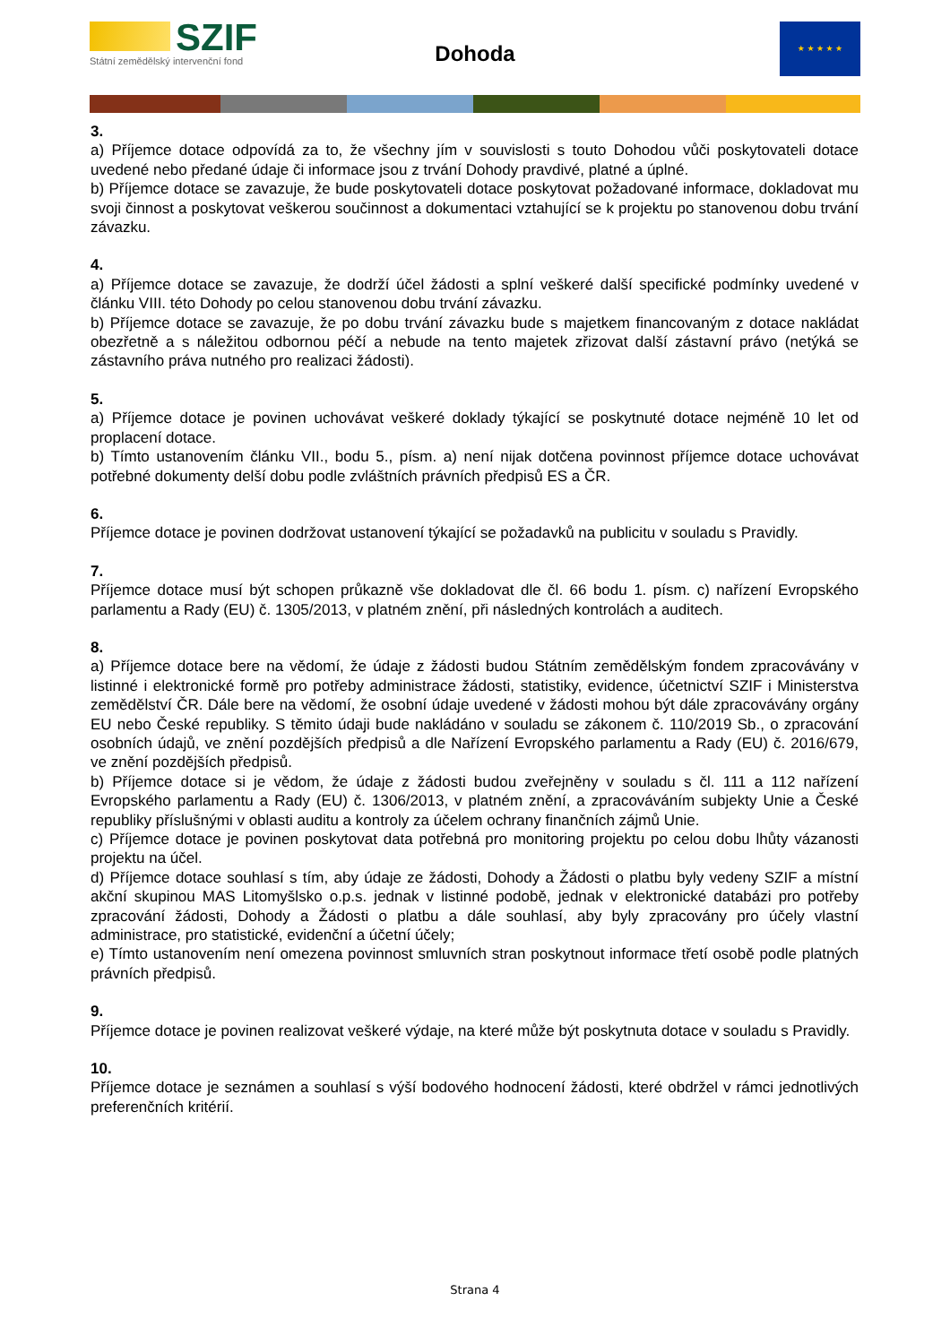SZIF
Státní zemědělský intervenční fond
Dohoda
★ ★ ★ ★ ★
3.
a) Příjemce dotace odpovídá za to, že všechny jím v souvislosti s touto Dohodou vůči poskytovateli dotace uvedené nebo předané údaje či informace jsou z trvání Dohody pravdivé, platné a úplné.
b) Příjemce dotace se zavazuje, že bude poskytovateli dotace poskytovat požadované informace, dokladovat mu svoji činnost a poskytovat veškerou součinnost a dokumentaci vztahující se k projektu po stanovenou dobu trvání závazku.
4.
a) Příjemce dotace se zavazuje, že dodrží účel žádosti a splní veškeré další specifické podmínky uvedené v článku VIII. této Dohody po celou stanovenou dobu trvání závazku.
b) Příjemce dotace se zavazuje, že po dobu trvání závazku bude s majetkem financovaným z dotace nakládat obezřetně a s náležitou odbornou péčí a nebude na tento majetek zřizovat další zástavní právo (netýká se zástavního práva nutného pro realizaci žádosti).
5.
a) Příjemce dotace je povinen uchovávat veškeré doklady týkající se poskytnuté dotace nejméně 10 let od proplacení dotace.
b) Tímto ustanovením článku VII., bodu 5., písm. a) není nijak dotčena povinnost příjemce dotace uchovávat potřebné dokumenty delší dobu podle zvláštních právních předpisů ES a ČR.
6.
Příjemce dotace je povinen dodržovat ustanovení týkající se požadavků na publicitu v souladu s Pravidly.
7.
Příjemce dotace musí být schopen průkazně vše dokladovat dle čl. 66 bodu 1. písm. c) nařízení Evropského parlamentu a Rady (EU) č. 1305/2013, v platném znění, při následných kontrolách a auditech.
8.
a) Příjemce dotace bere na vědomí, že údaje z žádosti budou Státním zemědělským fondem zpracovávány v listinné i elektronické formě pro potřeby administrace žádosti, statistiky, evidence, účetnictví SZIF i Ministerstva zemědělství ČR. Dále bere na vědomí, že osobní údaje uvedené v žádosti mohou být dále zpracovávány orgány EU nebo České republiky. S těmito údaji bude nakládáno v souladu se zákonem č. 110/2019 Sb., o zpracování osobních údajů, ve znění pozdějších předpisů a dle Nařízení Evropského parlamentu a Rady (EU) č. 2016/679, ve znění pozdějších předpisů.
b) Příjemce dotace si je vědom, že údaje z žádosti budou zveřejněny v souladu s čl. 111 a 112 nařízení Evropského parlamentu a Rady (EU) č. 1306/2013, v platném znění, a zpracováváním subjekty Unie a České republiky příslušnými v oblasti auditu a kontroly za účelem ochrany finančních zájmů Unie.
c) Příjemce dotace je povinen poskytovat data potřebná pro monitoring projektu po celou dobu lhůty vázanosti projektu na účel.
d) Příjemce dotace souhlasí s tím, aby údaje ze žádosti, Dohody a Žádosti o platbu byly vedeny SZIF a místní akční skupinou MAS Litomyšlsko o.p.s. jednak v listinné podobě, jednak v elektronické databázi pro potřeby zpracování žádosti, Dohody a Žádosti o platbu a dále souhlasí, aby byly zpracovány pro účely vlastní administrace, pro statistické, evidenční a účetní účely;
e) Tímto ustanovením není omezena povinnost smluvních stran poskytnout informace třetí osobě podle platných právních předpisů.
9.
Příjemce dotace je povinen realizovat veškeré výdaje, na které může být poskytnuta dotace v souladu s Pravidly.
10.
Příjemce dotace je seznámen a souhlasí s výší bodového hodnocení žádosti, které obdržel v rámci jednotlivých preferenčních kritérií.
Strana 4